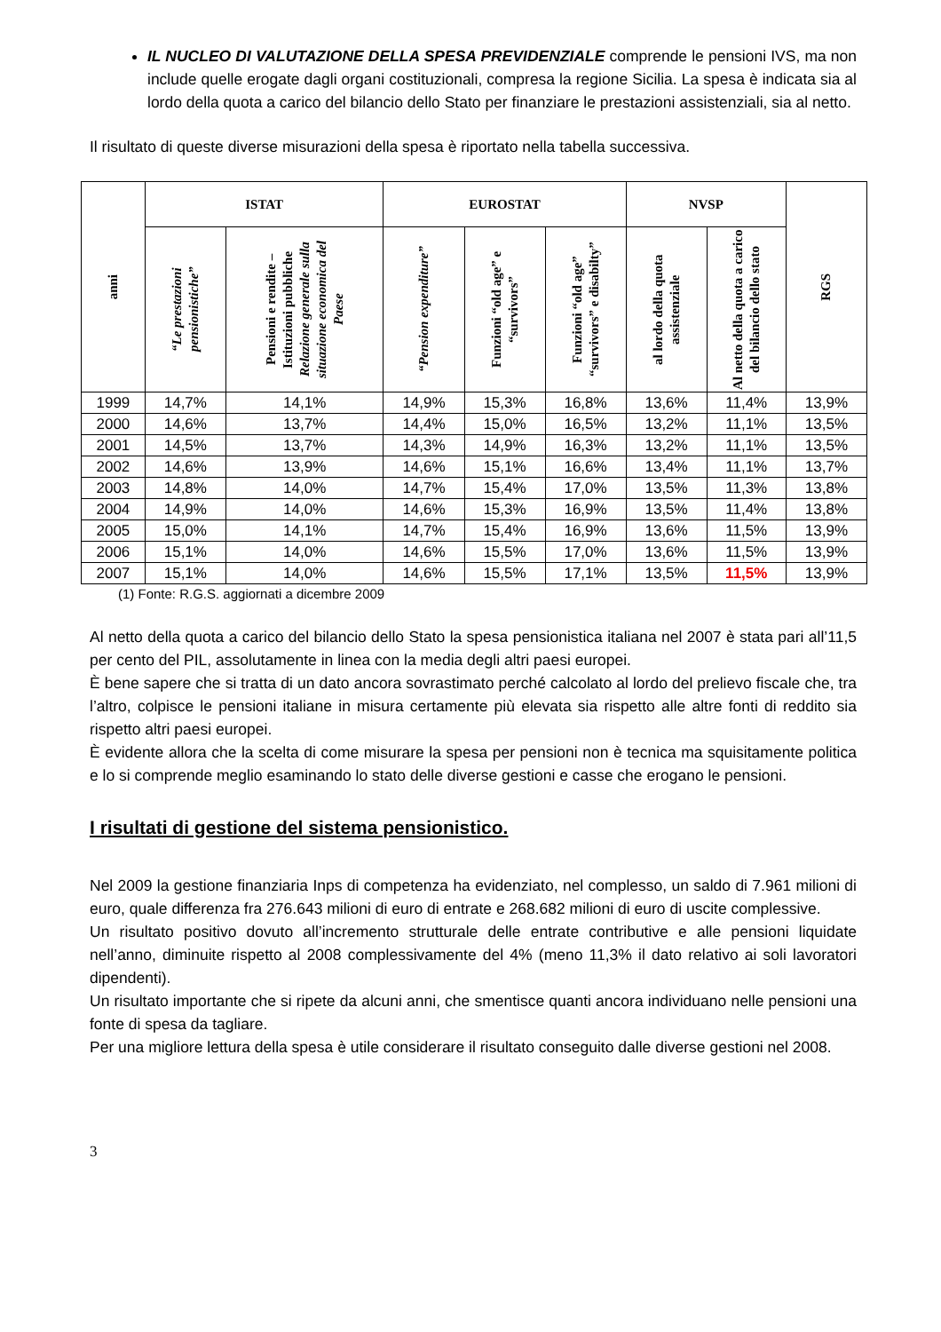IL NUCLEO DI VALUTAZIONE DELLA SPESA PREVIDENZIALE comprende le pensioni IVS, ma non include quelle erogate dagli organi costituzionali, compresa la regione Sicilia. La spesa è indicata sia al lordo della quota a carico del bilancio dello Stato per finanziare le prestazioni assistenziali, sia al netto.
Il risultato di queste diverse misurazioni della spesa è riportato nella tabella successiva.
| anni | ISTAT | | EUROSTAT | | | NVSP | | RGS |
| --- | --- | --- | --- | --- | --- | --- | --- | --- |
| | “Le prestazioni pensionistiche” | Pensioni e rendite – Istituzioni pubbliche Relazione generale sulla situazione economica del Paese | “Pension expenditure” | Funzioni “old age” e “survivors” | Funzioni “old age” “survivors” e disabilty” | al lordo della quota assistenziale | Al netto della quota a carico del bilancio dello stato | |
| 1999 | 14,7% | 14,1% | 14,9% | 15,3% | 16,8% | 13,6% | 11,4% | 13,9% |
| 2000 | 14,6% | 13,7% | 14,4% | 15,0% | 16,5% | 13,2% | 11,1% | 13,5% |
| 2001 | 14,5% | 13,7% | 14,3% | 14,9% | 16,3% | 13,2% | 11,1% | 13,5% |
| 2002 | 14,6% | 13,9% | 14,6% | 15,1% | 16,6% | 13,4% | 11,1% | 13,7% |
| 2003 | 14,8% | 14,0% | 14,7% | 15,4% | 17,0% | 13,5% | 11,3% | 13,8% |
| 2004 | 14,9% | 14,0% | 14,6% | 15,3% | 16,9% | 13,5% | 11,4% | 13,8% |
| 2005 | 15,0% | 14,1% | 14,7% | 15,4% | 16,9% | 13,6% | 11,5% | 13,9% |
| 2006 | 15,1% | 14,0% | 14,6% | 15,5% | 17,0% | 13,6% | 11,5% | 13,9% |
| 2007 | 15,1% | 14,0% | 14,6% | 15,5% | 17,1% | 13,5% | 11,5% | 13,9% |
(1) Fonte: R.G.S. aggiornati a dicembre 2009
Al netto della quota a carico del bilancio dello Stato la spesa pensionistica italiana nel 2007 è stata pari all’11,5 per cento del PIL, assolutamente in linea con la media degli altri paesi europei.
È bene sapere che si tratta di un dato ancora sovrastimato perché calcolato al lordo del prelievo fiscale che, tra l’altro, colpisce le pensioni italiane in misura certamente più elevata sia rispetto alle altre fonti di reddito sia rispetto altri paesi europei.
È evidente allora che la scelta di come misurare la spesa per pensioni non è tecnica ma squisitamente politica e lo si comprende meglio esaminando lo stato delle diverse gestioni e casse che erogano le pensioni.
I risultati di gestione del sistema pensionistico.
Nel 2009 la gestione finanziaria Inps di competenza ha evidenziato, nel complesso, un saldo di 7.961 milioni di euro, quale differenza fra 276.643 milioni di euro di entrate e 268.682 milioni di euro di uscite complessive.
Un risultato positivo dovuto all’incremento strutturale delle entrate contributive e alle pensioni liquidate nell’anno, diminuite rispetto al 2008 complessivamente del 4% (meno 11,3% il dato relativo ai soli lavoratori dipendenti).
Un risultato importante che si ripete da alcuni anni, che smentisce quanti ancora individuano nelle pensioni una fonte di spesa da tagliare.
Per una migliore lettura della spesa è utile considerare il risultato conseguito dalle diverse gestioni nel 2008.
3